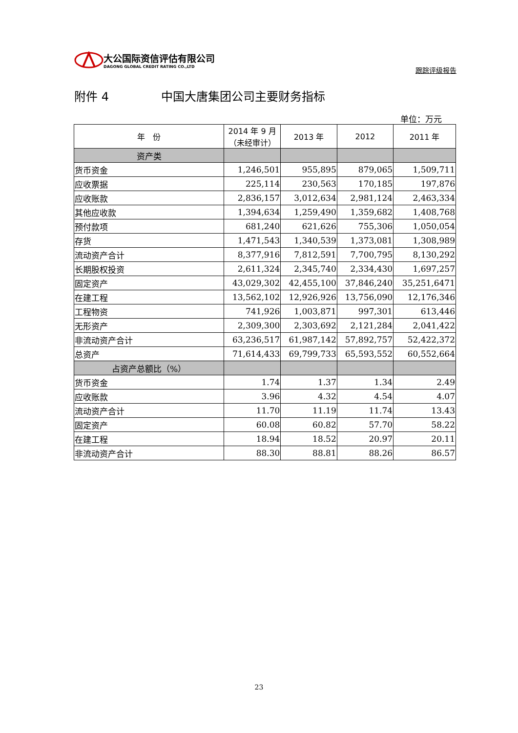大公国际资信评估有限公司
DAGONG GLOBAL CREDIT RATING CO.,LTD
跟踪评级报告
附件 4 中国大唐集团公司主要财务指标
单位：万元
| 年 份 | 2014 年 9 月 （未经审计） | 2013 年 | 2012 | 2011 年 |
| --- | --- | --- | --- | --- |
| 资产类 | | | | |
| 货币资金 | 1,246,501 | 955,895 | 879,065 | 1,509,711 |
| 应收票据 | 225,114 | 230,563 | 170,185 | 197,876 |
| 应收账款 | 2,836,157 | 3,012,634 | 2,981,124 | 2,463,334 |
| 其他应收款 | 1,394,634 | 1,259,490 | 1,359,682 | 1,408,768 |
| 预付款项 | 681,240 | 621,626 | 755,306 | 1,050,054 |
| 存货 | 1,471,543 | 1,340,539 | 1,373,081 | 1,308,989 |
| 流动资产合计 | 8,377,916 | 7,812,591 | 7,700,795 | 8,130,292 |
| 长期股权投资 | 2,611,324 | 2,345,740 | 2,334,430 | 1,697,257 |
| 固定资产 | 43,029,302 | 42,455,100 | 37,846,240 | 35,251,6471 |
| 在建工程 | 13,562,102 | 12,926,926 | 13,756,090 | 12,176,346 |
| 工程物资 | 741,926 | 1,003,871 | 997,301 | 613,446 |
| 无形资产 | 2,309,300 | 2,303,692 | 2,121,284 | 2,041,422 |
| 非流动资产合计 | 63,236,517 | 61,987,142 | 57,892,757 | 52,422,372 |
| 总资产 | 71,614,433 | 69,799,733 | 65,593,552 | 60,552,664 |
| 占资产总额比（%） | | | | |
| 货币资金 | 1.74 | 1.37 | 1.34 | 2.49 |
| 应收账款 | 3.96 | 4.32 | 4.54 | 4.07 |
| 流动资产合计 | 11.70 | 11.19 | 11.74 | 13.43 |
| 固定资产 | 60.08 | 60.82 | 57.70 | 58.22 |
| 在建工程 | 18.94 | 18.52 | 20.97 | 20.11 |
| 非流动资产合计 | 88.30 | 88.81 | 88.26 | 86.57 |
23